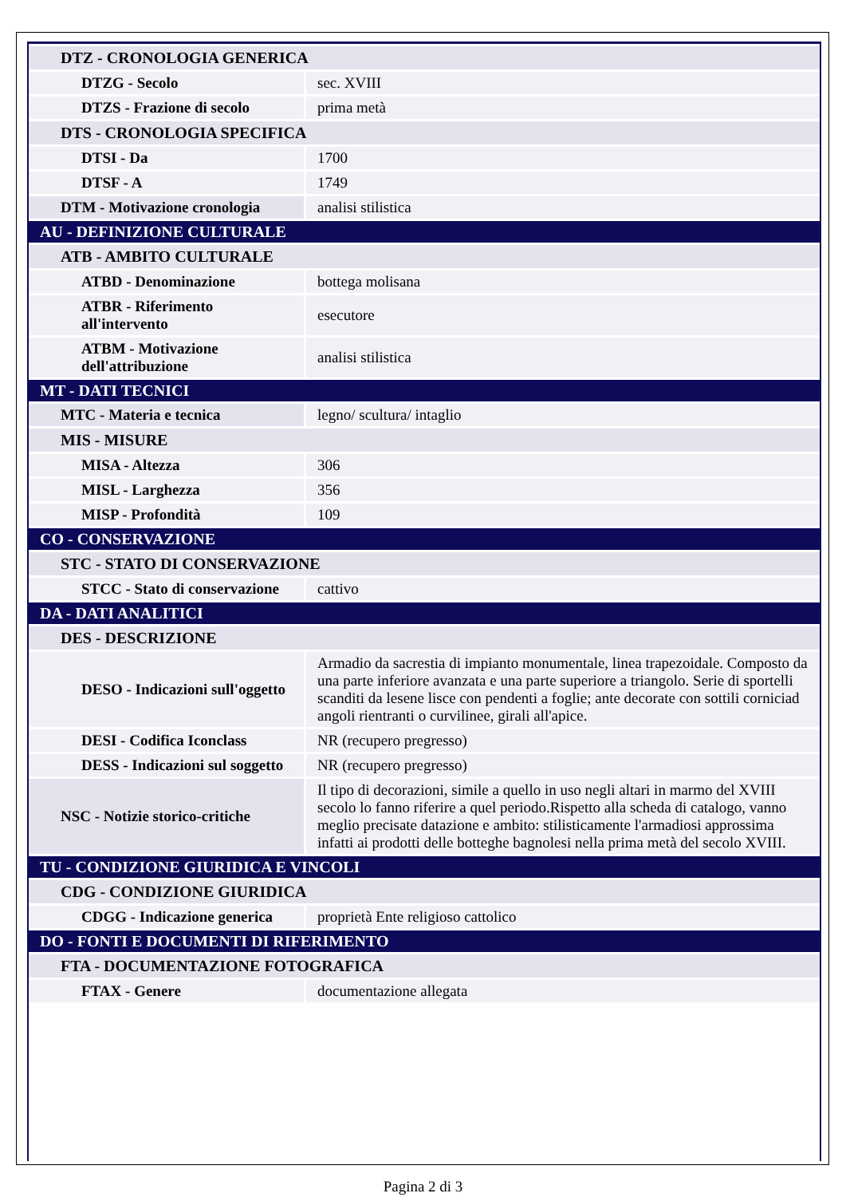| DTZ - CRONOLOGIA GENERICA | |
| DTZG - Secolo | sec. XVIII |
| DTZS - Frazione di secolo | prima metà |
| DTS - CRONOLOGIA SPECIFICA | |
| DTSI - Da | 1700 |
| DTSF - A | 1749 |
| DTM - Motivazione cronologia | analisi stilistica |
| AU - DEFINIZIONE CULTURALE | |
| ATB - AMBITO CULTURALE | |
| ATBD - Denominazione | bottega molisana |
| ATBR - Riferimento all'intervento | esecutore |
| ATBM - Motivazione dell'attribuzione | analisi stilistica |
| MT - DATI TECNICI | |
| MTC - Materia e tecnica | legno/ scultura/ intaglio |
| MIS - MISURE | |
| MISA - Altezza | 306 |
| MISL - Larghezza | 356 |
| MISP - Profondità | 109 |
| CO - CONSERVAZIONE | |
| STC - STATO DI CONSERVAZIONE | |
| STCC - Stato di conservazione | cattivo |
| DA - DATI ANALITICI | |
| DES - DESCRIZIONE | |
| DESO - Indicazioni sull'oggetto | Armadio da sacrestia di impianto monumentale, linea trapezoidale. Composto da una parte inferiore avanzata e una parte superiore a triangolo. Serie di sportelli scanditi da lesene lisce con pendenti a foglie; ante decorate con sottili corniciad angoli rientranti o curvilinee, girali all'apice. |
| DESI - Codifica Iconclass | NR (recupero pregresso) |
| DESS - Indicazioni sul soggetto | NR (recupero pregresso) |
| NSC - Notizie storico-critiche | Il tipo di decorazioni, simile a quello in uso negli altari in marmo del XVIII secolo lo fanno riferire a quel periodo.Rispetto alla scheda di catalogo, vanno meglio precisate datazione e ambito: stilisticamente l'armadiosi approssima infatti ai prodotti delle botteghe bagnolesi nella prima metà del secolo XVIII. |
| TU - CONDIZIONE GIURIDICA E VINCOLI | |
| CDG - CONDIZIONE GIURIDICA | |
| CDGG - Indicazione generica | proprietà Ente religioso cattolico |
| DO - FONTI E DOCUMENTI DI RIFERIMENTO | |
| FTA - DOCUMENTAZIONE FOTOGRAFICA | |
| FTAX - Genere | documentazione allegata |
Pagina 2 di 3